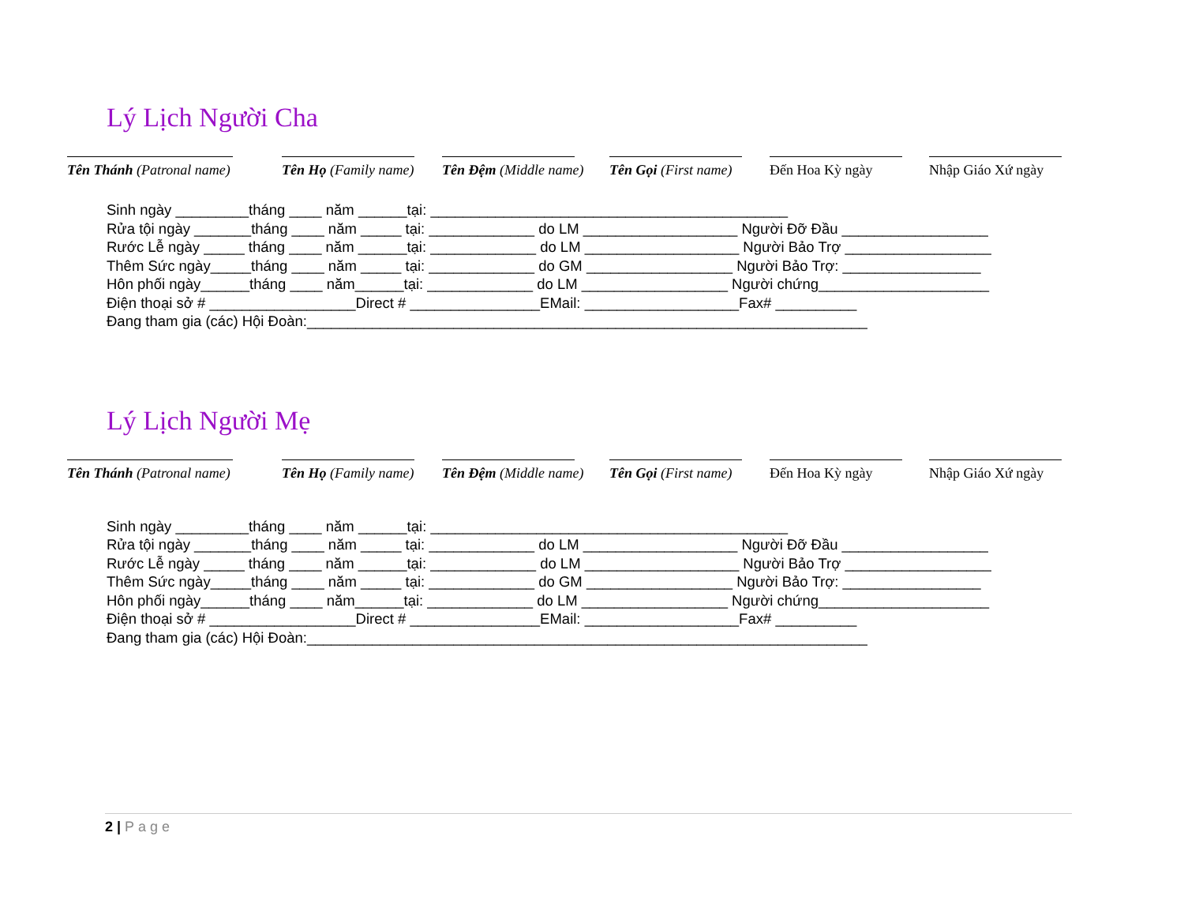Lý Lịch Người Cha
Tên Thánh (Patronal name) Tên Họ (Family name)
Tên Đệm (Middle name)
Tên Gọi (First name)
Đến Hoa Kỳ ngày Nhập Giáo Xứ ngày
Sinh ngày _________tháng ____ năm ______tại: ____________________________________________ Rửa tội ngày _______tháng ____ năm _____ tại: _____________ do LM ___________________ Người Đỡ Đầu __________________ Rước Lễ ngày _____ tháng ____ năm ______tại: _____________ do LM ___________________ Người Bảo Trợ __________________ Thêm Sức ngày_____tháng ____ năm _____ tại: _____________ do GM __________________ Người Bảo Trợ: _________________ Hôn phối ngày______tháng ____ năm______tại: _____________ do LM __________________ Người chứng_____________________ Điện thoại sở # __________________Direct # ________________EMail: ___________________Fax# __________ Đang tham gia (các) Hội Đoàn:_____________________________________________________________________
Lý Lịch Người Mẹ
Tên Thánh (Patronal name) Tên Họ (Family name)
Tên Đệm (Middle name)
Tên Gọi (First name)
Đến Hoa Kỳ ngày Nhập Giáo Xứ ngày
Sinh ngày _________tháng ____ năm ______tại: ____________________________________________ Rửa tội ngày _______tháng ____ năm _____ tại: _____________ do LM ___________________ Người Đỡ Đầu __________________ Rước Lễ ngày _____ tháng ____ năm ______tại: _____________ do LM ___________________ Người Bảo Trợ __________________ Thêm Sức ngày_____tháng ____ năm _____ tại: _____________ do GM __________________ Người Bảo Trợ: _________________ Hôn phối ngày______tháng ____ năm______tại: _____________ do LM __________________ Người chứng_____________________ Điện thoại sở # __________________Direct # ________________EMail: ___________________Fax# __________ Đang tham gia (các) Hội Đoàn:_____________________________________________________________________
2 | Page